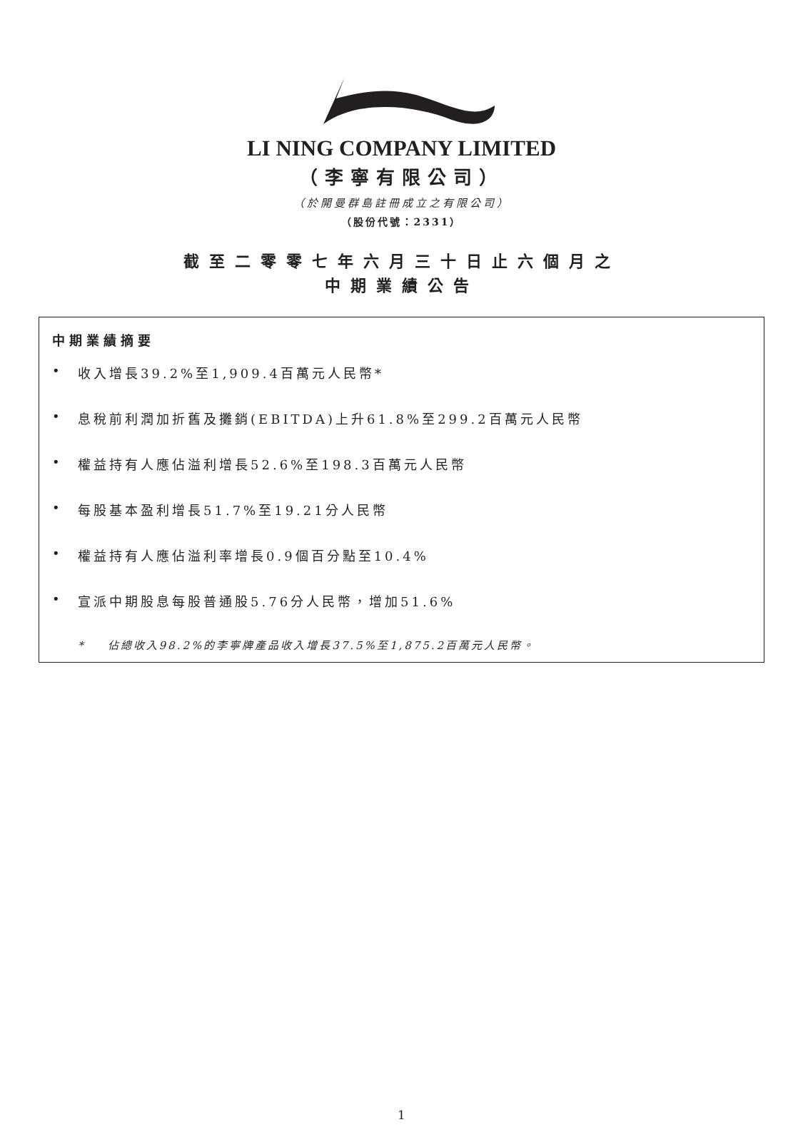LI NING COMPANY LIMITED
（李寧有限公司）
（於開曼群島註冊成立之有限公司）
（股份代號：2331）
截至二零零七年六月三十日止六個月之
中期業績公告
中期業績摘要
• 收入增長39.2%至1,909.4百萬元人民幣*
• 息稅前利潤加折舊及攤銷(EBITDA)上升61.8%至299.2百萬元人民幣
• 權益持有人應佔溢利增長52.6%至198.3百萬元人民幣
• 每股基本盈利增長51.7%至19.21分人民幣
• 權益持有人應佔溢利率增長0.9個百分點至10.4%
• 宣派中期股息每股普通股5.76分人民幣，增加51.6%
* 佔總收入98.2%的李寧牌產品收入增長37.5%至1,875.2百萬元人民幣。
1